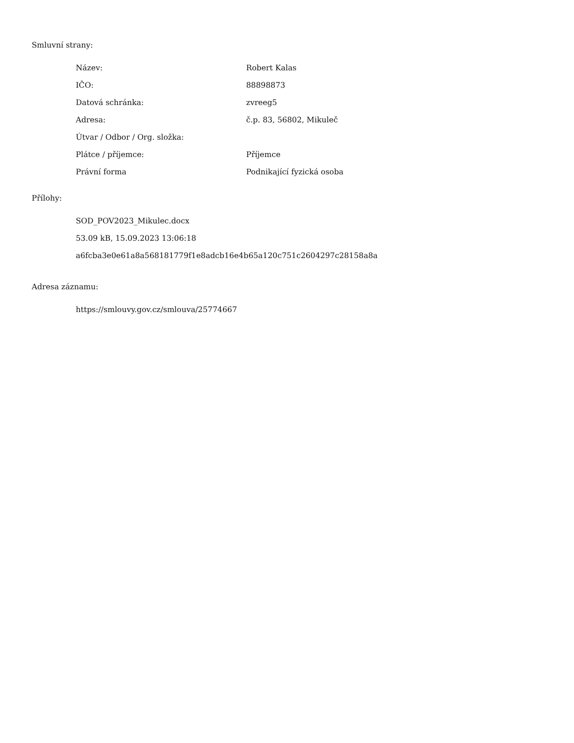Smluvní strany:
| Název: | Robert Kalas |
| IČO: | 88898873 |
| Datová schránka: | zvreeg5 |
| Adresa: | č.p. 83, 56802, Mikuleč |
| Útvar / Odbor / Org. složka: | |
| Plátce / příjemce: | Příjemce |
| Právní forma | Podnikající fyzická osoba |
Přílohy:
SOD_POV2023_Mikulec.docx
53.09 kB, 15.09.2023 13:06:18
a6fcba3e0e61a8a568181779f1e8adcb16e4b65a120c751c2604297c28158a8a
Adresa záznamu:
https://smlouvy.gov.cz/smlouva/25774667